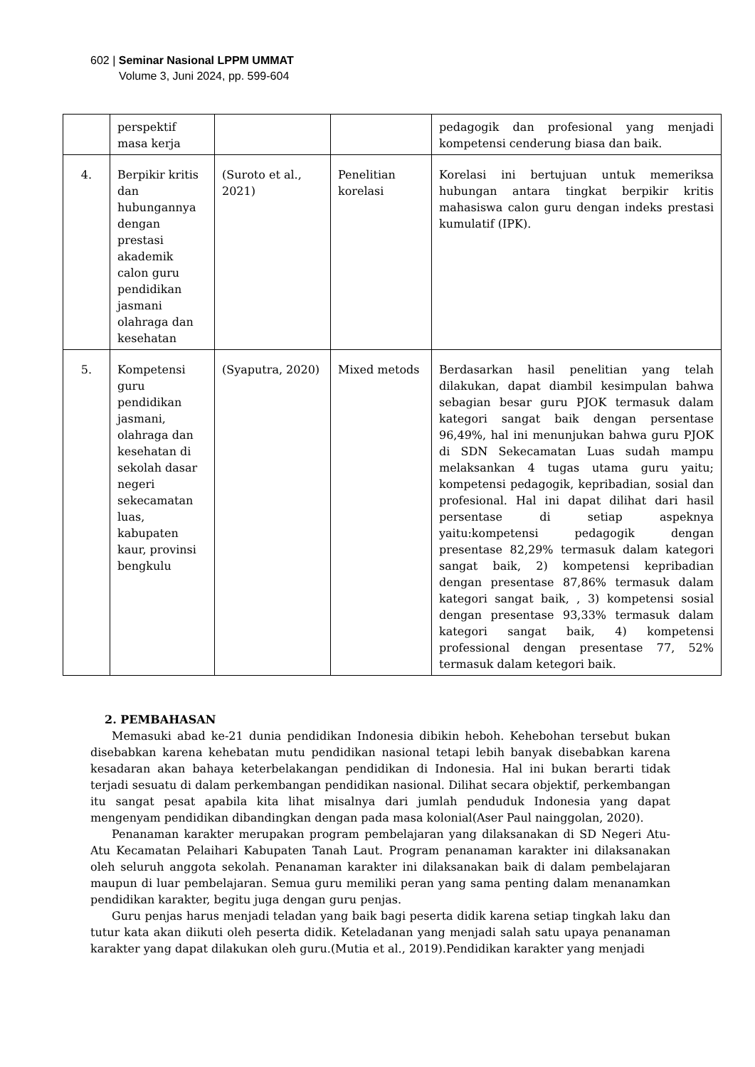602 | Seminar Nasional LPPM UMMAT
Volume 3, Juni 2024, pp. 599-604
| | perspektif masa kerja | | | pedagogik dan profesional yang menjadi kompetensi cenderung biasa dan baik. |
| 4. | Berpikir kritis dan hubungannya dengan prestasi akademik calon guru pendidikan jasmani olahraga dan kesehatan | (Suroto et al., 2021) | Penelitian korelasi | Korelasi ini bertujuan untuk memeriksa hubungan antara tingkat berpikir kritis mahasiswa calon guru dengan indeks prestasi kumulatif (IPK). |
| 5. | Kompetensi guru pendidikan jasmani, olahraga dan kesehatan di sekolah dasar negeri sekecamatan luas, kabupaten kaur, provinsi bengkulu | (Syaputra, 2020) | Mixed metods | Berdasarkan hasil penelitian yang telah dilakukan, dapat diambil kesimpulan bahwa sebagian besar guru PJOK termasuk dalam kategori sangat baik dengan persentase 96,49%, hal ini menunjukan bahwa guru PJOK di SDN Sekecamatan Luas sudah mampu melaksankan 4 tugas utama guru yaitu; kompetensi pedagogik, kepribadian, sosial dan profesional. Hal ini dapat dilihat dari hasil persentase di setiap aspeknya yaitu:kompetensi pedagogik dengan presentase 82,29% termasuk dalam kategori sangat baik, 2) kompetensi kepribadian dengan presentase 87,86% termasuk dalam kategori sangat baik, , 3) kompetensi sosial dengan presentase 93,33% termasuk dalam kategori sangat baik, 4) kompetensi professional dengan presentase 77, 52% termasuk dalam ketegori baik. |
2. PEMBAHASAN
Memasuki abad ke-21 dunia pendidikan Indonesia dibikin heboh. Kehebohan tersebut bukan disebabkan karena kehebatan mutu pendidikan nasional tetapi lebih banyak disebabkan karena kesadaran akan bahaya keterbelakangan pendidikan di Indonesia. Hal ini bukan berarti tidak terjadi sesuatu di dalam perkembangan pendidikan nasional. Dilihat secara objektif, perkembangan itu sangat pesat apabila kita lihat misalnya dari jumlah penduduk Indonesia yang dapat mengenyam pendidikan dibandingkan dengan pada masa kolonial(Aser Paul nainggolan, 2020).
Penanaman karakter merupakan program pembelajaran yang dilaksanakan di SD Negeri Atu-Atu Kecamatan Pelaihari Kabupaten Tanah Laut. Program penanaman karakter ini dilaksanakan oleh seluruh anggota sekolah. Penanaman karakter ini dilaksanakan baik di dalam pembelajaran maupun di luar pembelajaran. Semua guru memiliki peran yang sama penting dalam menanamkan pendidikan karakter, begitu juga dengan guru penjas.
Guru penjas harus menjadi teladan yang baik bagi peserta didik karena setiap tingkah laku dan tutur kata akan diikuti oleh peserta didik. Keteladanan yang menjadi salah satu upaya penanaman karakter yang dapat dilakukan oleh guru.(Mutia et al., 2019).Pendidikan karakter yang menjadi